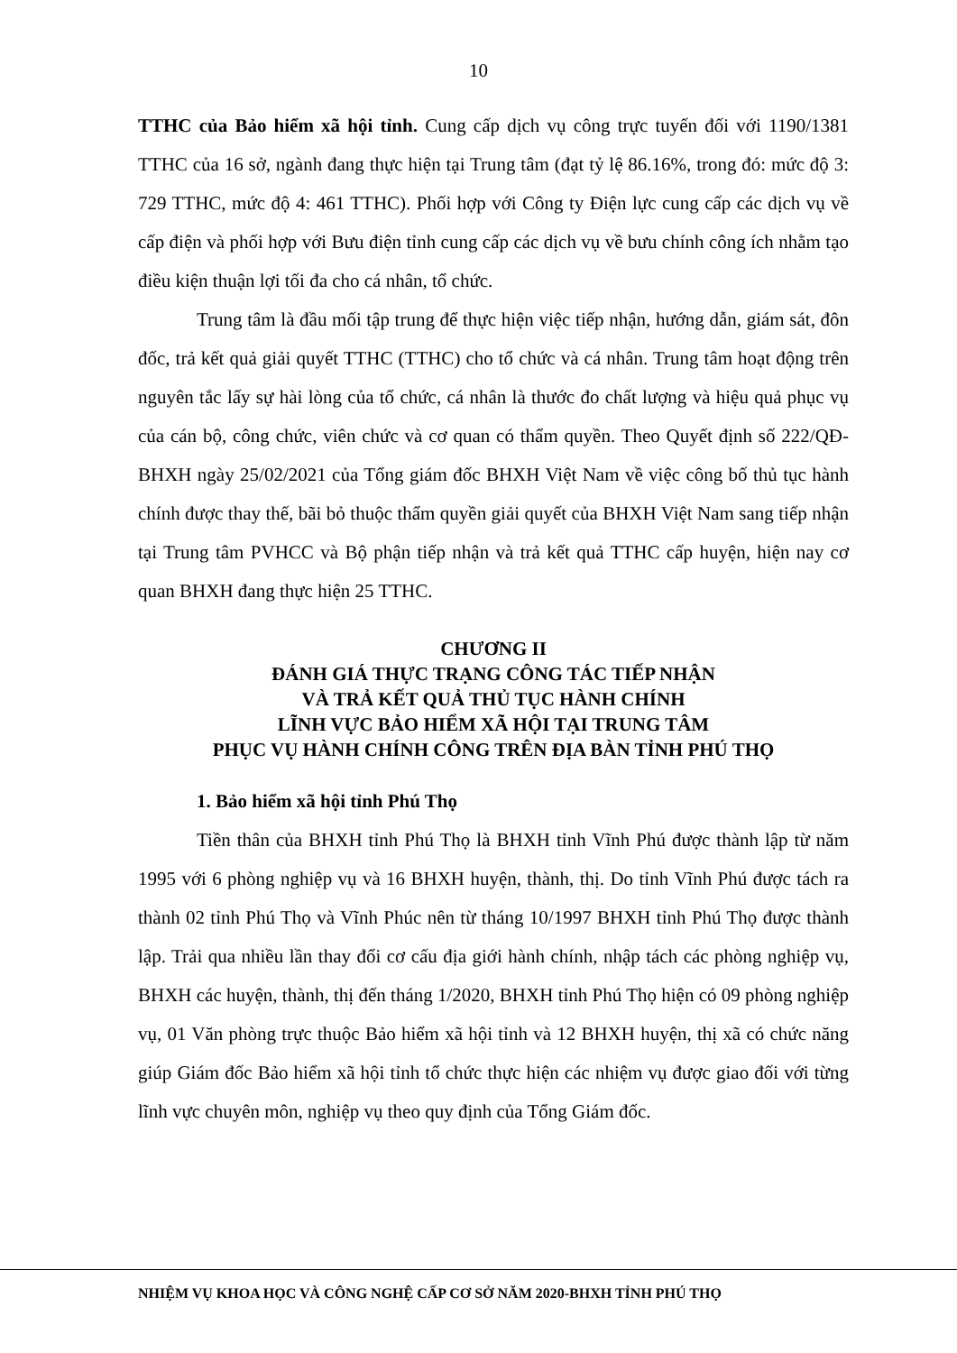10
TTHC của Bảo hiểm xã hội tỉnh. Cung cấp dịch vụ công trực tuyến đối với 1190/1381 TTHC của 16 sở, ngành đang thực hiện tại Trung tâm (đạt tỷ lệ 86.16%, trong đó: mức độ 3: 729 TTHC, mức độ 4: 461 TTHC). Phối hợp với Công ty Điện lực cung cấp các dịch vụ về cấp điện và phối hợp với Bưu điện tỉnh cung cấp các dịch vụ về bưu chính công ích nhằm tạo điều kiện thuận lợi tối đa cho cá nhân, tổ chức.
Trung tâm là đầu mối tập trung để thực hiện việc tiếp nhận, hướng dẫn, giám sát, đôn đốc, trả kết quả giải quyết TTHC (TTHC) cho tổ chức và cá nhân. Trung tâm hoạt động trên nguyên tắc lấy sự hài lòng của tổ chức, cá nhân là thước đo chất lượng và hiệu quả phục vụ của cán bộ, công chức, viên chức và cơ quan có thẩm quyền. Theo Quyết định số 222/QĐ-BHXH ngày 25/02/2021 của Tổng giám đốc BHXH Việt Nam về việc công bố thủ tục hành chính được thay thế, bãi bỏ thuộc thẩm quyền giải quyết của BHXH Việt Nam sang tiếp nhận tại Trung tâm PVHCC và Bộ phận tiếp nhận và trả kết quả TTHC cấp huyện, hiện nay cơ quan BHXH đang thực hiện 25 TTHC.
CHƯƠNG II
ĐÁNH GIÁ THỰC TRẠNG CÔNG TÁC TIẾP NHẬN
VÀ TRẢ KẾT QUẢ THỦ TỤC HÀNH CHÍNH
LĨNH VỰC BẢO HIỂM XÃ HỘI TẠI TRUNG TÂM
PHỤC VỤ HÀNH CHÍNH CÔNG TRÊN ĐỊA BÀN TỈNH PHÚ THỌ
1. Bảo hiểm xã hội tỉnh Phú Thọ
Tiền thân của BHXH tỉnh Phú Thọ là BHXH tỉnh Vĩnh Phú được thành lập từ năm 1995 với 6 phòng nghiệp vụ và 16 BHXH huyện, thành, thị. Do tỉnh Vĩnh Phú được tách ra thành 02 tỉnh Phú Thọ và Vĩnh Phúc nên từ tháng 10/1997 BHXH tỉnh Phú Thọ được thành lập. Trải qua nhiều lần thay đổi cơ cấu địa giới hành chính, nhập tách các phòng nghiệp vụ, BHXH các huyện, thành, thị đến tháng 1/2020, BHXH tỉnh Phú Thọ hiện có 09 phòng nghiệp vụ, 01 Văn phòng trực thuộc Bảo hiểm xã hội tỉnh và 12 BHXH huyện, thị xã có chức năng giúp Giám đốc Bảo hiểm xã hội tỉnh tổ chức thực hiện các nhiệm vụ được giao đối với từng lĩnh vực chuyên môn, nghiệp vụ theo quy định của Tổng Giám đốc.
NHIỆM VỤ KHOA HỌC VÀ CÔNG NGHỆ CẤP CƠ SỞ NĂM 2020-BHXH TỈNH PHÚ THỌ